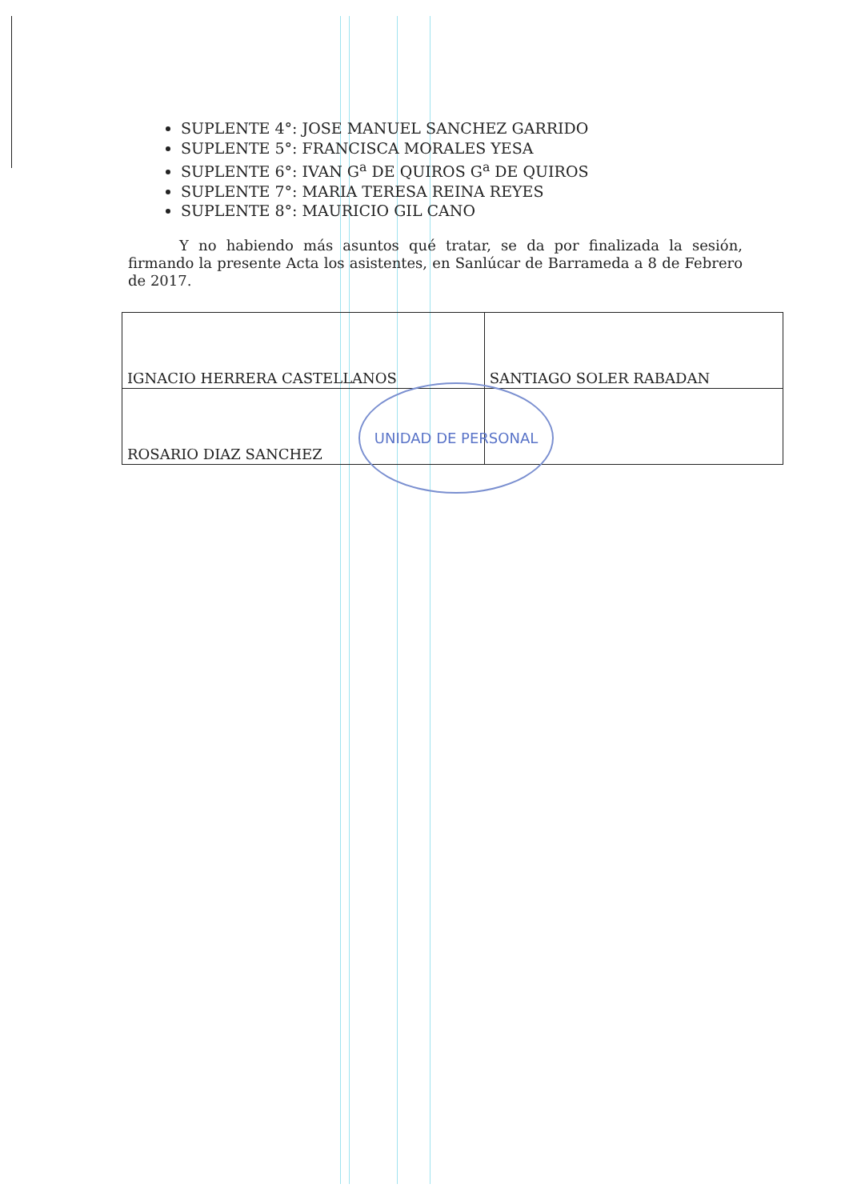SUPLENTE 4°: JOSE MANUEL SANCHEZ GARRIDO
SUPLENTE 5°: FRANCISCA MORALES YESA
SUPLENTE 6°: IVAN G<sup>a</sup> DE QUIROS G<sup>a</sup> DE QUIROS
SUPLENTE 7°: MARIA TERESA REINA REYES
SUPLENTE 8°: MAURICIO GIL CANO
Y no habiendo más asuntos qué tratar, se da por finalizada la sesión, firmando la presente Acta los asistentes, en Sanlúcar de Barrameda a 8 de Febrero de 2017.
| IGNACIO HERRERA CASTELLANOS | SANTIAGO SOLER RABADAN |
| ROSARIO DIAZ SANCHEZ | |
UNIDAD DE PERSONAL